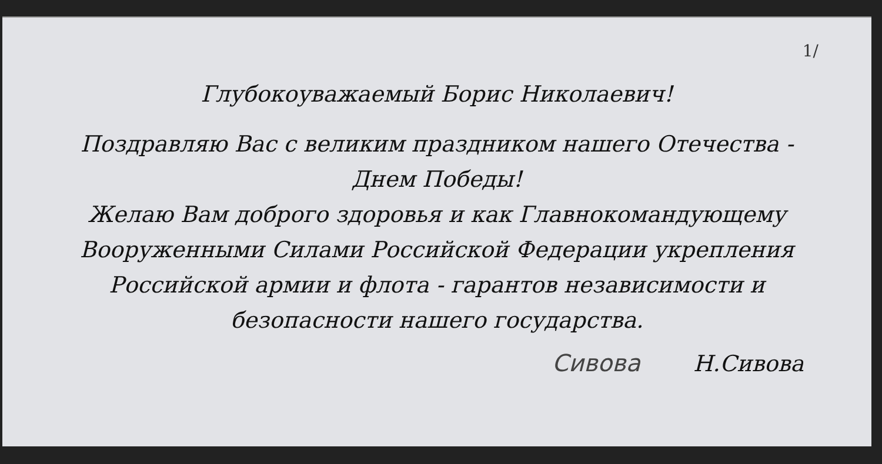1/
Глубокоуважаемый Борис Николаевич!
Поздравляю Вас с великим праздником нашего Отечества -
Днем Победы!
Желаю Вам доброго здоровья и как Главнокомандующему
Вооруженными Силами Российской Федерации укрепления
Российской армии и флота - гарантов независимости и
безопасности нашего государства.
Сивова Н.Сивова